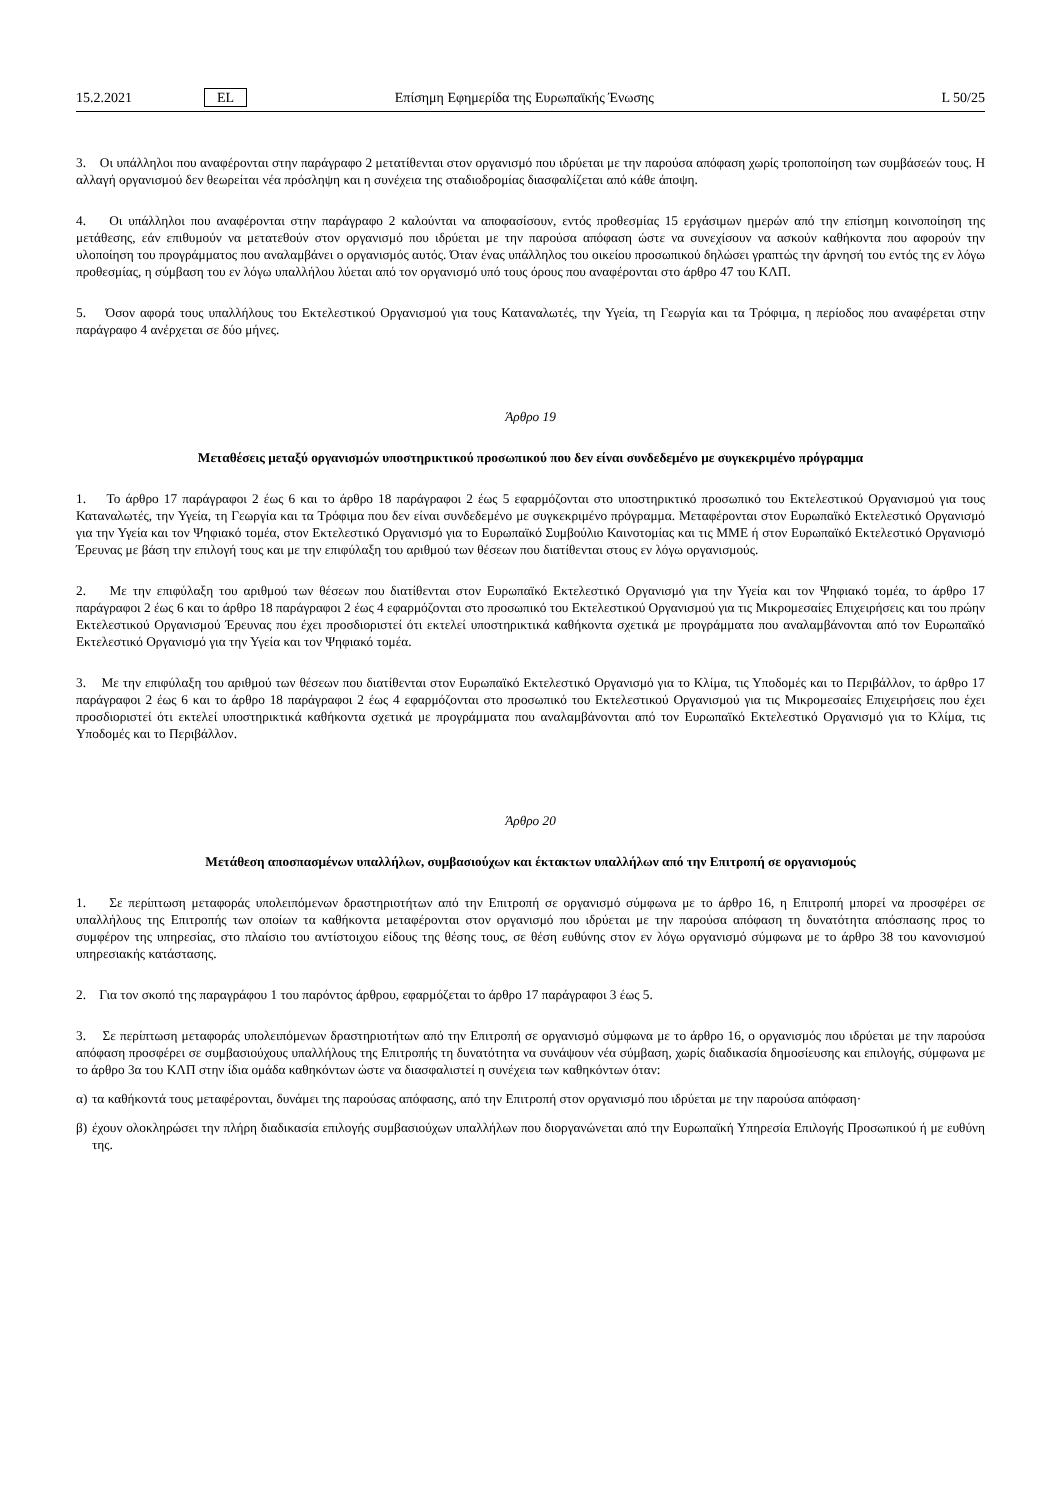15.2.2021 EL Επίσημη Εφημερίδα της Ευρωπαϊκής Ένωσης L 50/25
3. Οι υπάλληλοι που αναφέρονται στην παράγραφο 2 μετατίθενται στον οργανισμό που ιδρύεται με την παρούσα απόφαση χωρίς τροποποίηση των συμβάσεών τους. Η αλλαγή οργανισμού δεν θεωρείται νέα πρόσληψη και η συνέχεια της σταδιοδρομίας διασφαλίζεται από κάθε άποψη.
4. Οι υπάλληλοι που αναφέρονται στην παράγραφο 2 καλούνται να αποφασίσουν, εντός προθεσμίας 15 εργάσιμων ημερών από την επίσημη κοινοποίηση της μετάθεσης, εάν επιθυμούν να μετατεθούν στον οργανισμό που ιδρύεται με την παρούσα απόφαση ώστε να συνεχίσουν να ασκούν καθήκοντα που αφορούν την υλοποίηση του προγράμματος που αναλαμβάνει ο οργανισμός αυτός. Όταν ένας υπάλληλος του οικείου προσωπικού δηλώσει γραπτώς την άρνησή του εντός της εν λόγω προθεσμίας, η σύμβαση του εν λόγω υπαλλήλου λύεται από τον οργανισμό υπό τους όρους που αναφέρονται στο άρθρο 47 του ΚΛΠ.
5. Όσον αφορά τους υπαλλήλους του Εκτελεστικού Οργανισμού για τους Καταναλωτές, την Υγεία, τη Γεωργία και τα Τρόφιμα, η περίοδος που αναφέρεται στην παράγραφο 4 ανέρχεται σε δύο μήνες.
Άρθρο 19
Μεταθέσεις μεταξύ οργανισμών υποστηρικτικού προσωπικού που δεν είναι συνδεδεμένο με συγκεκριμένο πρόγραμμα
1. Το άρθρο 17 παράγραφοι 2 έως 6 και το άρθρο 18 παράγραφοι 2 έως 5 εφαρμόζονται στο υποστηρικτικό προσωπικό του Εκτελεστικού Οργανισμού για τους Καταναλωτές, την Υγεία, τη Γεωργία και τα Τρόφιμα που δεν είναι συνδεδεμένο με συγκεκριμένο πρόγραμμα. Μεταφέρονται στον Ευρωπαϊκό Εκτελεστικό Οργανισμό για την Υγεία και τον Ψηφιακό τομέα, στον Εκτελεστικό Οργανισμό για το Ευρωπαϊκό Συμβούλιο Καινοτομίας και τις ΜΜΕ ή στον Ευρωπαϊκό Εκτελεστικό Οργανισμό Έρευνας με βάση την επιλογή τους και με την επιφύλαξη του αριθμού των θέσεων που διατίθενται στους εν λόγω οργανισμούς.
2. Με την επιφύλαξη του αριθμού των θέσεων που διατίθενται στον Ευρωπαϊκό Εκτελεστικό Οργανισμό για την Υγεία και τον Ψηφιακό τομέα, το άρθρο 17 παράγραφοι 2 έως 6 και το άρθρο 18 παράγραφοι 2 έως 4 εφαρμόζονται στο προσωπικό του Εκτελεστικού Οργανισμού για τις Μικρομεσαίες Επιχειρήσεις και του πρώην Εκτελεστικού Οργανισμού Έρευνας που έχει προσδιοριστεί ότι εκτελεί υποστηρικτικά καθήκοντα σχετικά με προγράμματα που αναλαμβάνονται από τον Ευρωπαϊκό Εκτελεστικό Οργανισμό για την Υγεία και τον Ψηφιακό τομέα.
3. Με την επιφύλαξη του αριθμού των θέσεων που διατίθενται στον Ευρωπαϊκό Εκτελεστικό Οργανισμό για το Κλίμα, τις Υποδομές και το Περιβάλλον, το άρθρο 17 παράγραφοι 2 έως 6 και το άρθρο 18 παράγραφοι 2 έως 4 εφαρμόζονται στο προσωπικό του Εκτελεστικού Οργανισμού για τις Μικρομεσαίες Επιχειρήσεις που έχει προσδιοριστεί ότι εκτελεί υποστηρικτικά καθήκοντα σχετικά με προγράμματα που αναλαμβάνονται από τον Ευρωπαϊκό Εκτελεστικό Οργανισμό για το Κλίμα, τις Υποδομές και το Περιβάλλον.
Άρθρο 20
Μετάθεση αποσπασμένων υπαλλήλων, συμβασιούχων και έκτακτων υπαλλήλων από την Επιτροπή σε οργανισμούς
1. Σε περίπτωση μεταφοράς υπολειπόμενων δραστηριοτήτων από την Επιτροπή σε οργανισμό σύμφωνα με το άρθρο 16, η Επιτροπή μπορεί να προσφέρει σε υπαλλήλους της Επιτροπής των οποίων τα καθήκοντα μεταφέρονται στον οργανισμό που ιδρύεται με την παρούσα απόφαση τη δυνατότητα απόσπασης προς το συμφέρον της υπηρεσίας, στο πλαίσιο του αντίστοιχου είδους της θέσης τους, σε θέση ευθύνης στον εν λόγω οργανισμό σύμφωνα με το άρθρο 38 του κανονισμού υπηρεσιακής κατάστασης.
2. Για τον σκοπό της παραγράφου 1 του παρόντος άρθρου, εφαρμόζεται το άρθρο 17 παράγραφοι 3 έως 5.
3. Σε περίπτωση μεταφοράς υπολειπόμενων δραστηριοτήτων από την Επιτροπή σε οργανισμό σύμφωνα με το άρθρο 16, ο οργανισμός που ιδρύεται με την παρούσα απόφαση προσφέρει σε συμβασιούχους υπαλλήλους της Επιτροπής τη δυνατότητα να συνάψουν νέα σύμβαση, χωρίς διαδικασία δημοσίευσης και επιλογής, σύμφωνα με το άρθρο 3α του ΚΛΠ στην ίδια ομάδα καθηκόντων ώστε να διασφαλιστεί η συνέχεια των καθηκόντων όταν:
α) τα καθήκοντά τους μεταφέρονται, δυνάμει της παρούσας απόφασης, από την Επιτροπή στον οργανισμό που ιδρύεται με την παρούσα απόφαση·
β) έχουν ολοκληρώσει την πλήρη διαδικασία επιλογής συμβασιούχων υπαλλήλων που διοργανώνεται από την Ευρωπαϊκή Υπηρεσία Επιλογής Προσωπικού ή με ευθύνη της.